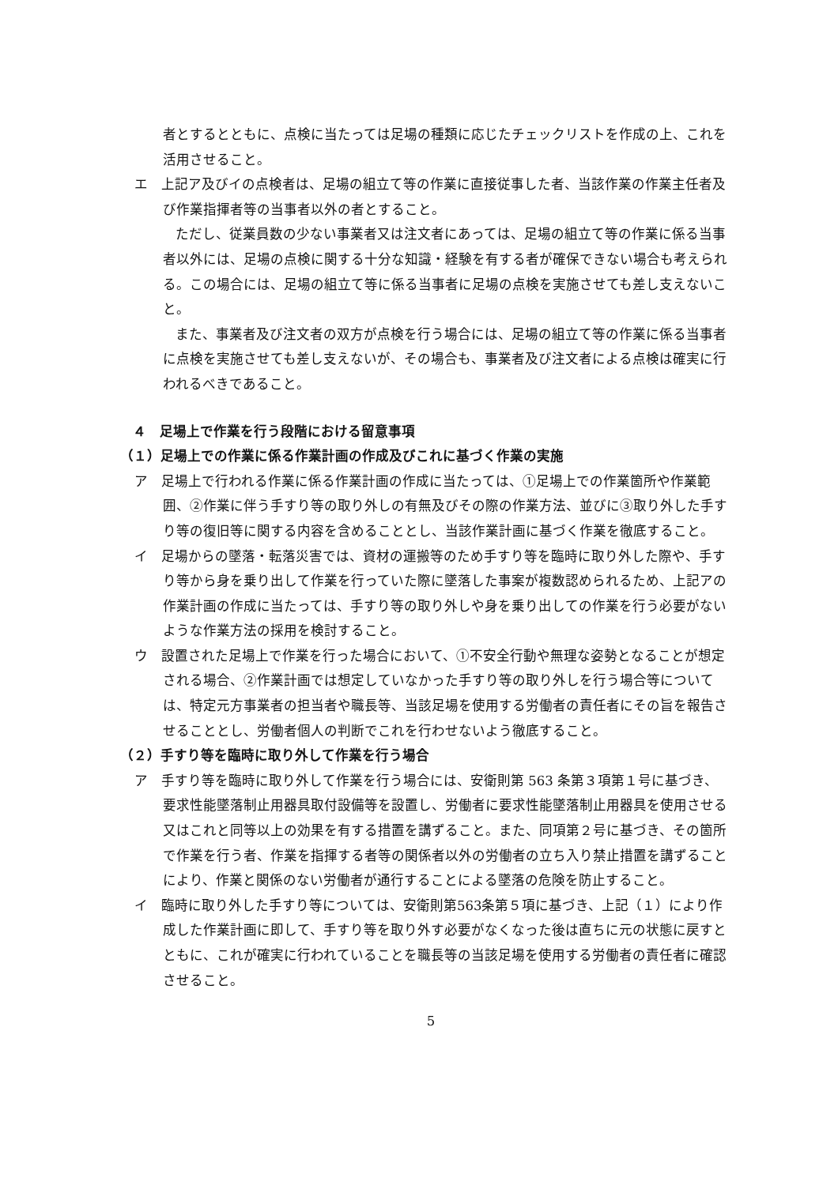者とするとともに、点検に当たっては足場の種類に応じたチェックリストを作成の上、これを活用させること。
エ　上記ア及びイの点検者は、足場の組立て等の作業に直接従事した者、当該作業の作業主任者及び作業指揮者等の当事者以外の者とすること。
ただし、従業員数の少ない事業者又は注文者にあっては、足場の組立て等の作業に係る当事者以外には、足場の点検に関する十分な知識・経験を有する者が確保できない場合も考えられる。この場合には、足場の組立て等に係る当事者に足場の点検を実施させても差し支えないこと。
また、事業者及び注文者の双方が点検を行う場合には、足場の組立て等の作業に係る当事者に点検を実施させても差し支えないが、その場合も、事業者及び注文者による点検は確実に行われるべきであること。
４　足場上で作業を行う段階における留意事項
（１）足場上での作業に係る作業計画の作成及びこれに基づく作業の実施
ア　足場上で行われる作業に係る作業計画の作成に当たっては、①足場上での作業箇所や作業範囲、②作業に伴う手すり等の取り外しの有無及びその際の作業方法、並びに③取り外した手すり等の復旧等に関する内容を含めることとし、当該作業計画に基づく作業を徹底すること。
イ　足場からの墜落・転落災害では、資材の運搬等のため手すり等を臨時に取り外した際や、手すり等から身を乗り出して作業を行っていた際に墜落した事案が複数認められるため、上記アの作業計画の作成に当たっては、手すり等の取り外しや身を乗り出しての作業を行う必要がないような作業方法の採用を検討すること。
ウ　設置された足場上で作業を行った場合において、①不安全行動や無理な姿勢となることが想定される場合、②作業計画では想定していなかった手すり等の取り外しを行う場合等については、特定元方事業者の担当者や職長等、当該足場を使用する労働者の責任者にその旨を報告させることとし、労働者個人の判断でこれを行わせないよう徹底すること。
（２）手すり等を臨時に取り外して作業を行う場合
ア　手すり等を臨時に取り外して作業を行う場合には、安衛則第 563 条第３項第１号に基づき、要求性能墜落制止用器具取付設備等を設置し、労働者に要求性能墜落制止用器具を使用させる又はこれと同等以上の効果を有する措置を講ずること。また、同項第２号に基づき、その箇所で作業を行う者、作業を指揮する者等の関係者以外の労働者の立ち入り禁止措置を講ずることにより、作業と関係のない労働者が通行することによる墜落の危険を防止すること。
イ　臨時に取り外した手すり等については、安衛則第563条第５項に基づき、上記（１）により作成した作業計画に即して、手すり等を取り外す必要がなくなった後は直ちに元の状態に戻すとともに、これが確実に行われていることを職長等の当該足場を使用する労働者の責任者に確認させること。
5